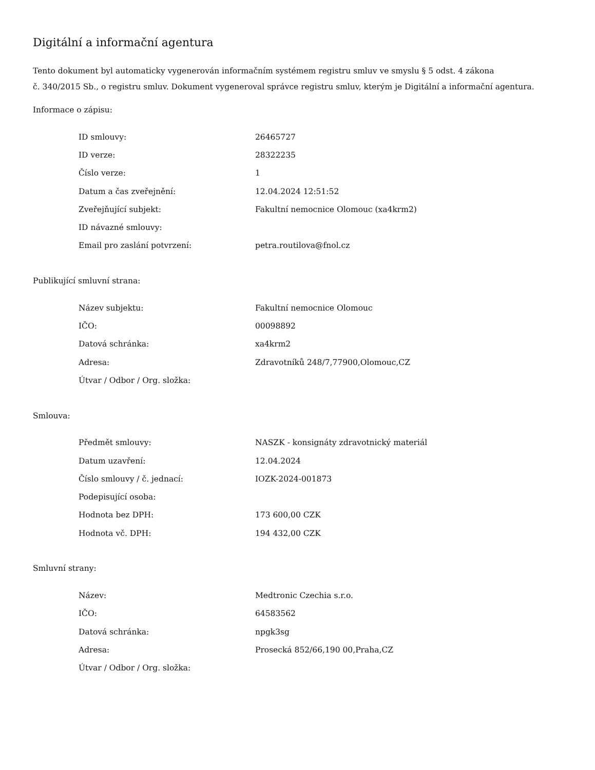Digitální a informační agentura
Tento dokument byl automaticky vygenerován informačním systémem registru smluv ve smyslu § 5 odst. 4 zákona
č. 340/2015 Sb., o registru smluv. Dokument vygeneroval správce registru smluv, kterým je Digitální a informační agentura.
Informace o zápisu:
| ID smlouvy: | 26465727 |
| ID verze: | 28322235 |
| Číslo verze: | 1 |
| Datum a čas zveřejnění: | 12.04.2024 12:51:52 |
| Zveřejňující subjekt: | Fakultní nemocnice Olomouc (xa4krm2) |
| ID návazné smlouvy: | |
| Email pro zaslání potvrzení: | petra.routilova@fnol.cz |
Publikující smluvní strana:
| Název subjektu: | Fakultní nemocnice Olomouc |
| IČO: | 00098892 |
| Datová schránka: | xa4krm2 |
| Adresa: | Zdravotníků 248/7,77900,Olomouc,CZ |
| Útvar / Odbor / Org. složka: | |
Smlouva:
| Předmět smlouvy: | NASZK - konsignáty zdravotnický materiál |
| Datum uzavření: | 12.04.2024 |
| Číslo smlouvy / č. jednací: | IOZK-2024-001873 |
| Podepisující osoba: | |
| Hodnota bez DPH: | 173 600,00 CZK |
| Hodnota vč. DPH: | 194 432,00 CZK |
Smluvní strany:
| Název: | Medtronic Czechia s.r.o. |
| IČO: | 64583562 |
| Datová schránka: | npgk3sg |
| Adresa: | Prosecká 852/66,190 00,Praha,CZ |
| Útvar / Odbor / Org. složka: | |